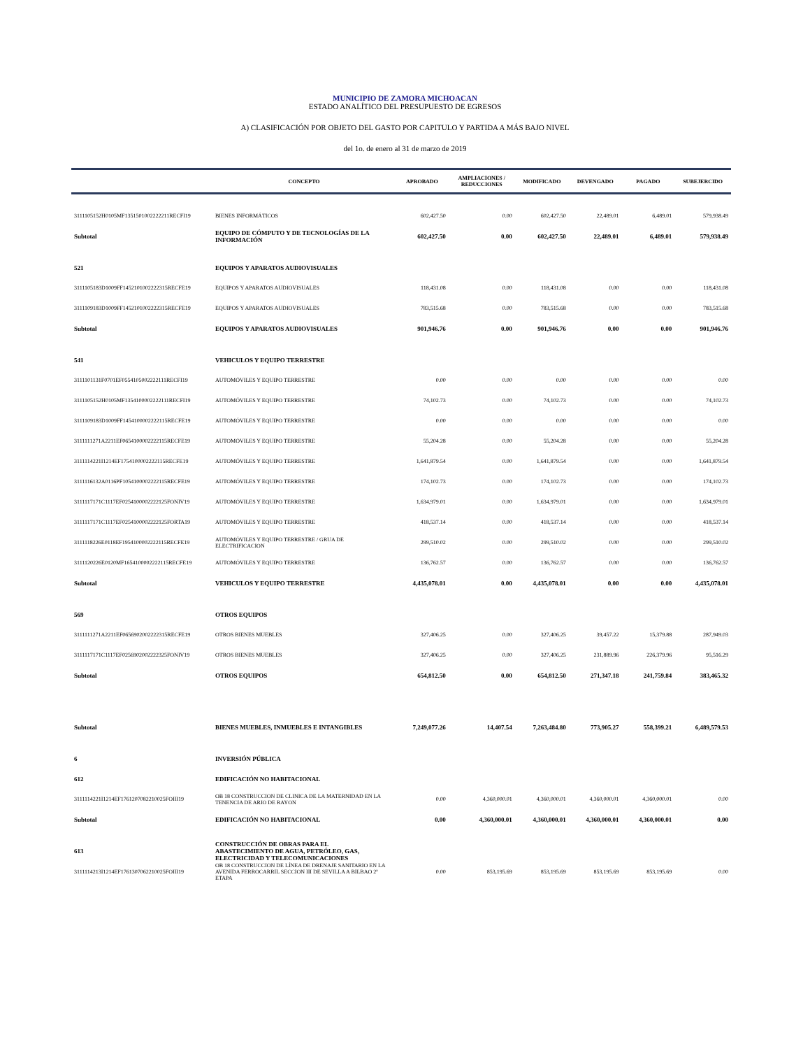MUNICIPIO DE ZAMORA MICHOACAN
ESTADO ANALÍTICO DEL PRESUPUESTO DE EGRESOS
A) CLASIFICACIÓN POR OBJETO DEL GASTO POR CAPITULO Y PARTIDA A MÁS BAJO NIVEL
del 1o. de enero al 31 de marzo de 2019
| | CONCEPTO | APROBADO | AMPLIACIONES / REDUCCIONES | MODIFICADO | DEVENGADO | PAGADO | SUBEJERCIDO |
| --- | --- | --- | --- | --- | --- | --- | --- |
| 3111105152H0105MF1351501002222211RECFI19 | BIENES INFORMÁTICOS | 602,427.50 | 0.00 | 602,427.50 | 22,489.01 | 6,489.01 | 579,938.49 |
| Subtotal | EQUIPO DE CÓMPUTO Y DE TECNOLOGÍAS DE LA INFORMACIÓN | 602,427.50 | 0.00 | 602,427.50 | 22,489.01 | 6,489.01 | 579,938.49 |
| 521 | EQUIPOS Y APARATOS AUDIOVISUALES | | | | | | |
| 3111105183D1009FF1452101002222315RECFE19 | EQUIPOS Y APARATOS AUDIOVISUALES | 118,431.08 | 0.00 | 118,431.08 | 0.00 | 0.00 | 118,431.08 |
| 3111109183D1009FF1452101002222315RECFE19 | EQUIPOS Y APARATOS AUDIOVISUALES | 783,515.68 | 0.00 | 783,515.68 | 0.00 | 0.00 | 783,515.68 |
| Subtotal | EQUIPOS Y APARATOS AUDIOVISUALES | 901,946.76 | 0.00 | 901,946.76 | 0.00 | 0.00 | 901,946.76 |
| 541 | VEHICULOS Y EQUIPO TERRESTRE | | | | | | |
| 3111101131F0701EF0554105002222111RECFI19 | AUTOMÓVILES Y EQUIPO TERRESTRE | 0.00 | 0.00 | 0.00 | 0.00 | 0.00 | 0.00 |
| 3111105152H0105MF1354100002222111RECFI19 | AUTOMÓVILES Y EQUIPO TERRESTRE | 74,102.73 | 0.00 | 74,102.73 | 0.00 | 0.00 | 74,102.73 |
| 3111109183D1009FF1454100002222115RECFE19 | AUTOMÓVILES Y EQUIPO TERRESTRE | 0.00 | 0.00 | 0.00 | 0.00 | 0.00 | 0.00 |
| 3111111271A2211EF0654100002222115RECFE19 | AUTOMÓVILES Y EQUIPO TERRESTRE | 55,204.28 | 0.00 | 55,204.28 | 0.00 | 0.00 | 55,204.28 |
| 3111114221I1214EF1754100002222115RECFE19 | AUTOMÓVILES Y EQUIPO TERRESTRE | 1,641,879.54 | 0.00 | 1,641,879.54 | 0.00 | 0.00 | 1,641,879.54 |
| 3111116132A0116PF1054100002222115RECFE19 | AUTOMÓVILES Y EQUIPO TERRESTRE | 174,102.73 | 0.00 | 174,102.73 | 0.00 | 0.00 | 174,102.73 |
| 3111117171C1117EF0254100002222125FONIV19 | AUTOMÓVILES Y EQUIPO TERRESTRE | 1,634,979.01 | 0.00 | 1,634,979.01 | 0.00 | 0.00 | 1,634,979.01 |
| 3111117171C1117EF0254100002222125FORTA19 | AUTOMÓVILES Y EQUIPO TERRESTRE | 418,537.14 | 0.00 | 418,537.14 | 0.00 | 0.00 | 418,537.14 |
| 3111118226E0118EF1954100002222115RECFE19 | AUTOMÓVILES Y EQUIPO TERRESTRE / GRUA DE ELECTRIFICACION | 299,510.02 | 0.00 | 299,510.02 | 0.00 | 0.00 | 299,510.02 |
| 3111120226E0120MF1654100002222115RECFE19 | AUTOMÓVILES Y EQUIPO TERRESTRE | 136,762.57 | 0.00 | 136,762.57 | 0.00 | 0.00 | 136,762.57 |
| Subtotal | VEHICULOS Y EQUIPO TERRESTRE | 4,435,078.01 | 0.00 | 4,435,078.01 | 0.00 | 0.00 | 4,435,078.01 |
| 569 | OTROS EQUIPOS | | | | | | |
| 3111111271A2211EF0656902002222315RECFE19 | OTROS BIENES MUEBLES | 327,406.25 | 0.00 | 327,406.25 | 39,457.22 | 15,379.88 | 287,949.03 |
| 3111117171C1117EF0256902002222325FONIV19 | OTROS BIENES MUEBLES | 327,406.25 | 0.00 | 327,406.25 | 231,889.96 | 226,379.96 | 95,516.29 |
| Subtotal | OTROS EQUIPOS | 654,812.50 | 0.00 | 654,812.50 | 271,347.18 | 241,759.84 | 383,465.32 |
| Subtotal | BIENES MUEBLES, INMUEBLES E INTANGIBLES | 7,249,077.26 | 14,407.54 | 7,263,484.80 | 773,905.27 | 558,399.21 | 6,489,579.53 |
| 6 | INVERSIÓN PÚBLICA | | | | | | |
| 612 | EDIFICACIÓN NO HABITACIONAL | | | | | | |
| 3111114221I1214EF1761207082210025FOIII19 | OB 18 CONSTRUCCION DE CLINICA DE LA MATERNIDAD EN LA TENENCIA DE ARIO DE RAYON | 0.00 | 4,360,000.01 | 4,360,000.01 | 4,360,000.01 | 4,360,000.01 | 0.00 |
| Subtotal | EDIFICACIÓN NO HABITACIONAL | 0.00 | 4,360,000.01 | 4,360,000.01 | 4,360,000.01 | 4,360,000.01 | 0.00 |
| 613 | CONSTRUCCIÓN DE OBRAS PARA EL ABASTECIMIENTO DE AGUA, PETRÓLEO, GAS, ELECTRICIDAD Y TELECOMUNICACIONES | | | | | | |
| 3111114213I1214EF1761307062210025FOIII19 | OB 18 CONSTRUCCION DE LÍNEA DE DRENAJE SANITARIO EN LA AVENIDA FERROCARRIL SECCION III DE SEVILLA A BILBAO 2ª ETAPA | 0.00 | 853,195.69 | 853,195.69 | 853,195.69 | 853,195.69 | 0.00 |